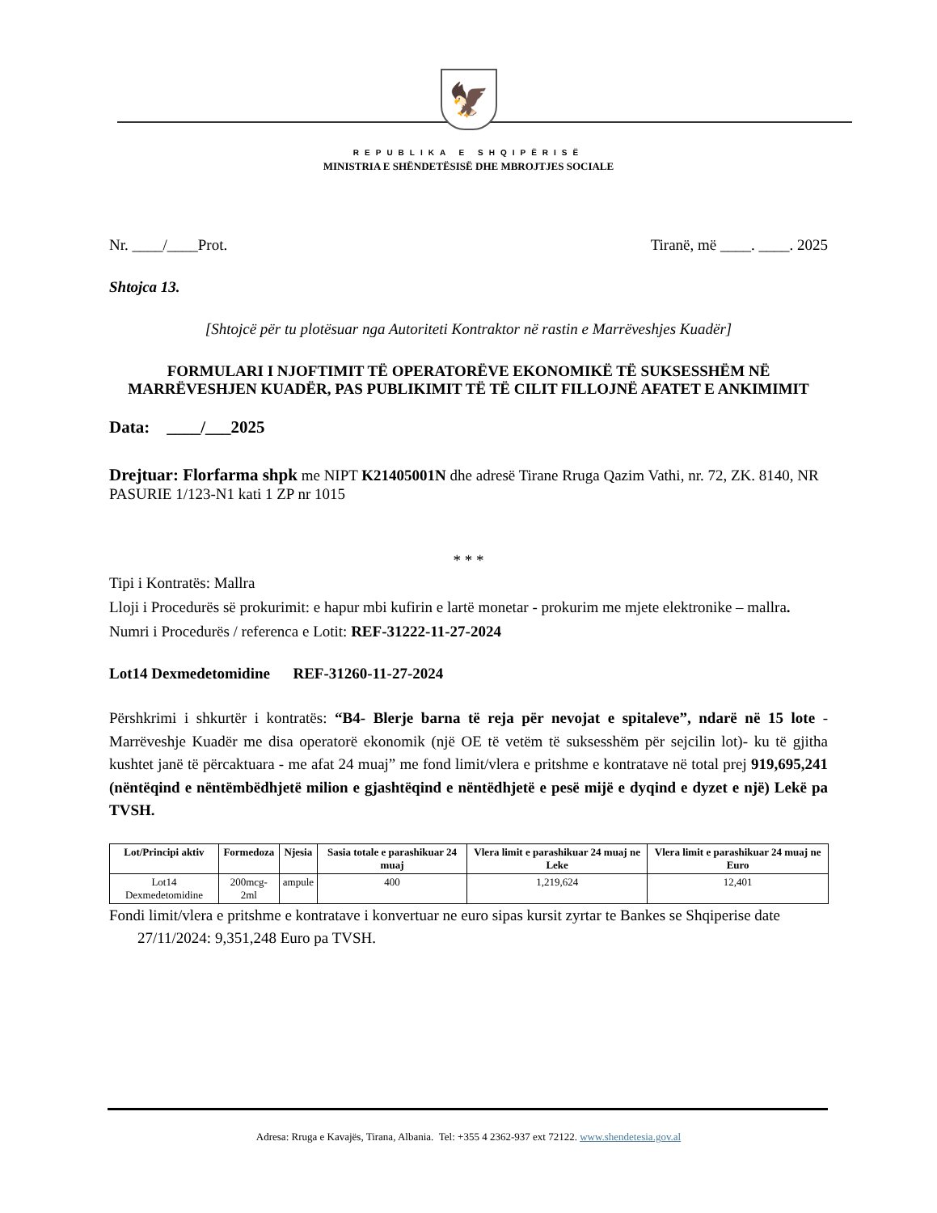🦅
REPUBLIKA E SHQIPËRISË
MINISTRIA E SHËNDETËSISË DHE MBROJTJES SOCIALE
Nr. ____/____Prot. Tiranë, më ____. ____. 2025
Shtojca 13.
[Shtojcë për tu plotësuar nga Autoriteti Kontraktor në rastin e Marrëveshjes Kuadër]
FORMULARI I NJOFTIMIT TË OPERATORËVE EKONOMIKË TË SUKSESSHËM NË MARRËVESHJEN KUADËR, PAS PUBLIKIMIT TË TË CILIT FILLOJNË AFATET E ANKIMIMIT
Data: ____/___2025
Drejtuar: Florfarma shpk me NIPT K21405001N dhe adresë Tirane Rruga Qazim Vathi, nr. 72, ZK. 8140, NR PASURIE 1/123-N1 kati 1 ZP nr 1015
* * *
Tipi i Kontratës: Mallra
Lloji i Procedurës së prokurimit: e hapur mbi kufirin e lartë monetar - prokurim me mjete elektronike – mallra.
Numri i Procedurës / referenca e Lotit: REF-31222-11-27-2024
Lot14 Dexmedetomidine REF-31260-11-27-2024
Përshkrimi i shkurtër i kontratës: “B4- Blerje barna të reja për nevojat e spitaleve”, ndarë në 15 lote - Marrëveshje Kuadër me disa operatorë ekonomik (një OE të vetëm të suksesshëm për sejcilin lot)- ku të gjitha kushtet janë të përcaktuara - me afat 24 muaj” me fond limit/vlera e pritshme e kontratave në total prej 919,695,241 (nëntëqind e nëntëmbëdhjetë milion e gjashtëqind e nëntëdhjetë e pesë mijë e dyqind e dyzet e një) Lekë pa TVSH.
| Lot/Principi aktiv | Formedoza | Njesia | Sasia totale e parashikuar 24 muaj | Vlera limit e parashikuar 24 muaj ne Leke | Vlera limit e parashikuar 24 muaj ne Euro |
| --- | --- | --- | --- | --- | --- |
| Lot14 Dexmedetomidine | 200mcg-2ml | ampule | 400 | 1,219,624 | 12,401 |
Fondi limit/vlera e pritshme e kontratave i konvertuar ne euro sipas kursit zyrtar te Bankes se Shqiperise date 27/11/2024: 9,351,248 Euro pa TVSH.
Adresa: Rruga e Kavajës, Tirana, Albania. Tel: +355 4 2362-937 ext 72122. www.shendetesia.gov.al